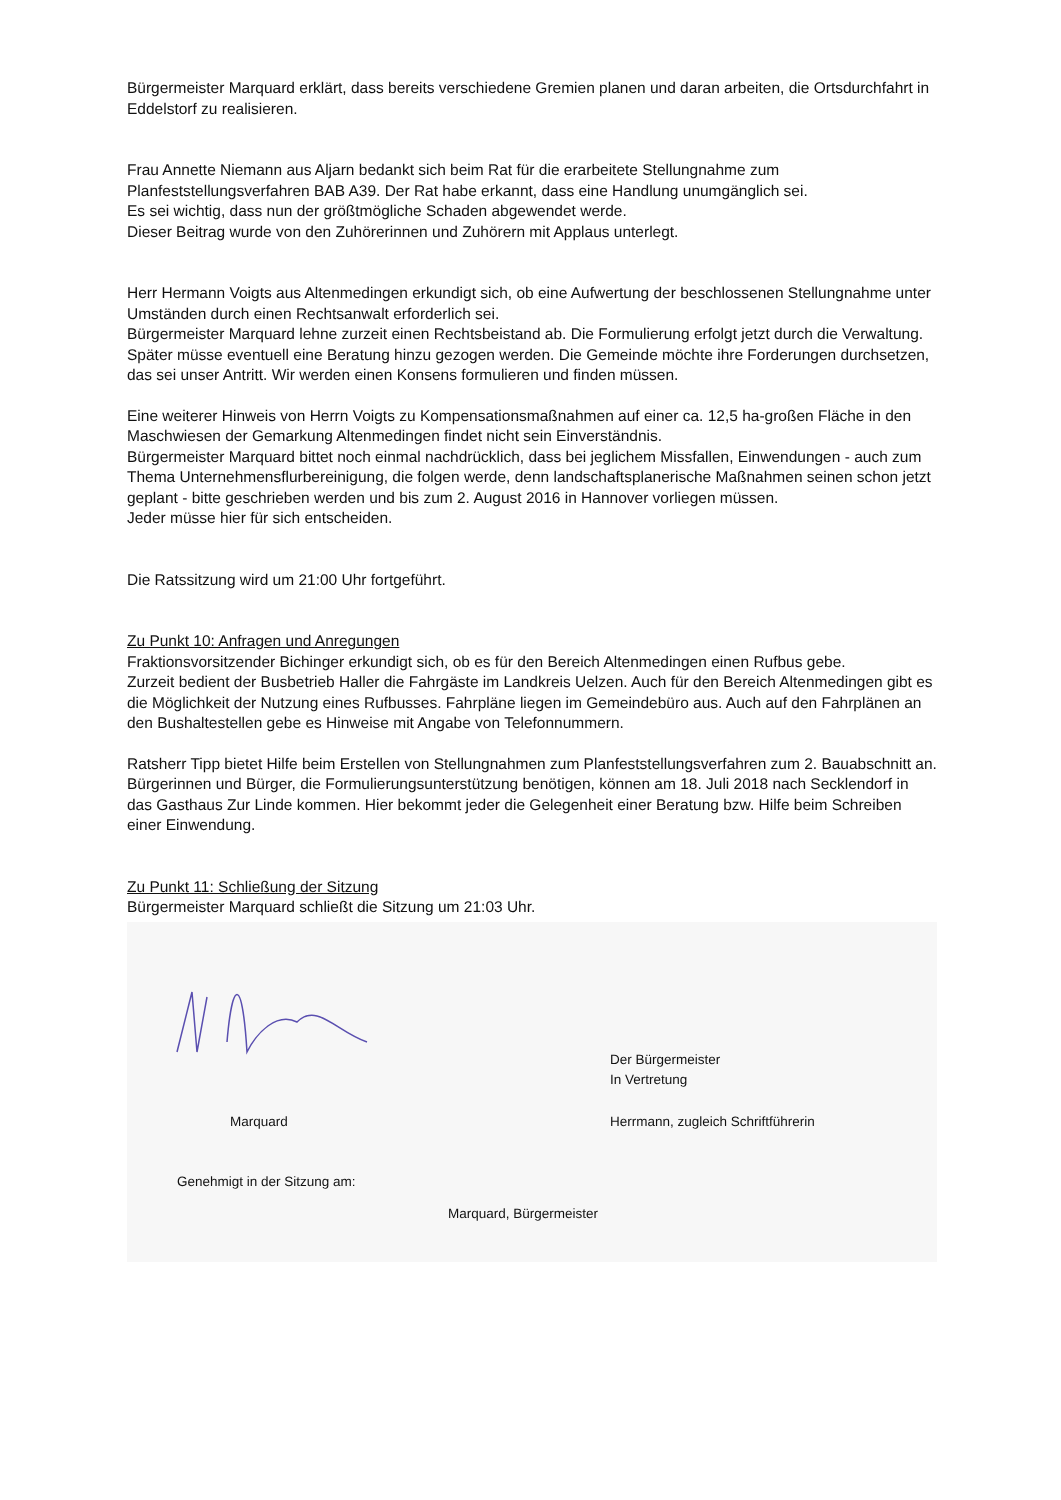Bürgermeister Marquard erklärt, dass bereits verschiedene Gremien planen und daran arbeiten, die Ortsdurchfahrt in Eddelstorf zu realisieren.
Frau Annette Niemann aus Aljarn bedankt sich beim Rat für die erarbeitete Stellungnahme zum Planfeststellungsverfahren BAB A39. Der Rat habe erkannt, dass eine Handlung unumgänglich sei.
Es sei wichtig, dass nun der größtmögliche Schaden abgewendet werde.
Dieser Beitrag wurde von den Zuhörerinnen und Zuhörern mit Applaus unterlegt.
Herr Hermann Voigts aus Altenmedingen erkundigt sich, ob eine Aufwertung der beschlossenen Stellungnahme unter Umständen durch einen Rechtsanwalt erforderlich sei.
Bürgermeister Marquard lehne zurzeit einen Rechtsbeistand ab. Die Formulierung erfolgt jetzt durch die Verwaltung. Später müsse eventuell eine Beratung hinzu gezogen werden. Die Gemeinde möchte ihre Forderungen durchsetzen, das sei unser Antritt. Wir werden einen Konsens formulieren und finden müssen.
Eine weiterer Hinweis von Herrn Voigts zu Kompensationsmaßnahmen auf einer ca. 12,5 ha-großen Fläche in den Maschwiesen der Gemarkung Altenmedingen findet nicht sein Einverständnis.
Bürgermeister Marquard bittet noch einmal nachdrücklich, dass bei jeglichem Missfallen, Einwendungen - auch zum Thema Unternehmensflurbereinigung, die folgen werde, denn landschaftsplanerische Maßnahmen seinen schon jetzt geplant - bitte geschrieben werden und bis zum 2. August 2016 in Hannover vorliegen müssen.
Jeder müsse hier für sich entscheiden.
Die Ratssitzung wird um 21:00 Uhr fortgeführt.
Zu Punkt 10: Anfragen und Anregungen
Fraktionsvorsitzender Bichinger erkundigt sich, ob es für den Bereich Altenmedingen einen Rufbus gebe.
Zurzeit bedient der Busbetrieb Haller die Fahrgäste im Landkreis Uelzen. Auch für den Bereich Altenmedingen gibt es die Möglichkeit der Nutzung eines Rufbusses. Fahrpläne liegen im Gemeindebüro aus. Auch auf den Fahrplänen an den Bushaltestellen gebe es Hinweise mit Angabe von Telefonnummern.
Ratsherr Tipp bietet Hilfe beim Erstellen von Stellungnahmen zum Planfeststellungsverfahren zum 2. Bauabschnitt an. Bürgerinnen und Bürger, die Formulierungsunterstützung benötigen, können am 18. Juli 2018 nach Secklendorf in das Gasthaus Zur Linde kommen. Hier bekommt jeder die Gelegenheit einer Beratung bzw. Hilfe beim Schreiben einer Einwendung.
Zu Punkt 11: Schließung der Sitzung
Bürgermeister Marquard schließt die Sitzung um 21:03 Uhr.
Marquard
Der Bürgermeister
In Vertretung
Herrmann, zugleich Schriftführerin
Genehmigt in der Sitzung am:
Marquard, Bürgermeister